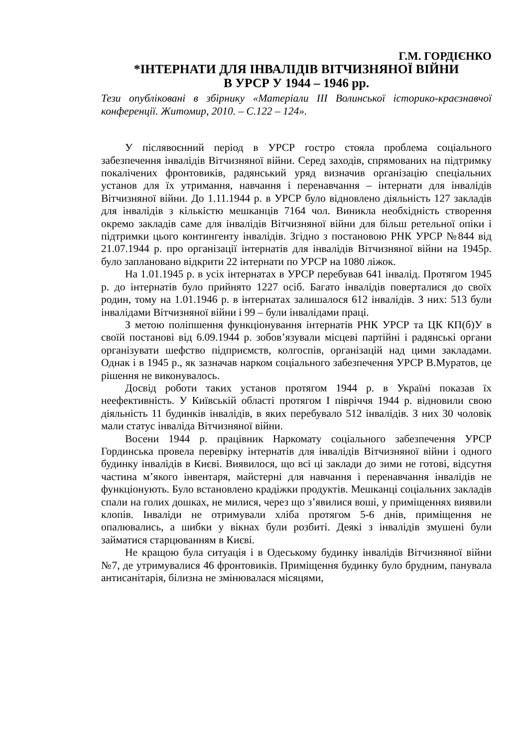Г.М. ГОРДІЄНКО
*ІНТЕРНАТИ ДЛЯ ІНВАЛІДІВ ВІТЧИЗНЯНОЇ ВІЙНИ
В УРСР У 1944 – 1946 рр.
Тези опубліковані в збірнику «Матеріали ІІІ Волинської історико-краєзнавчої конференції. Житомир, 2010. – С.122 – 124».
У післявоєнний період в УРСР гостро стояла проблема соціального забезпечення інвалідів Вітчизняної війни. Серед заходів, спрямованих на підтримку покалічених фронтовиків, радянський уряд визначив організацію спеціальних установ для їх утримання, навчання і перенавчання – інтернати для інвалідів Вітчизняної війни. До 1.11.1944 р. в УРСР було відновлено діяльність 127 закладів для інвалідів з кількістю мешканців 7164 чол. Виникла необхідність створення окремо закладів саме для інвалідів Вітчизняної війни для більш ретельної опіки і підтримки цього контингенту інвалідів. Згідно з постановою РНК УРСР №844 від 21.07.1944 р. про організації інтернатів для інвалідів Вітчизняної війни на 1945р. було заплановано відкрити 22 інтернати по УРСР на 1080 ліжок.
На 1.01.1945 р. в усіх інтернатах в УРСР перебував 641 інвалід. Протягом 1945 р. до інтернатів було прийнято 1227 осіб. Багато інвалідів поверталися до своїх родин, тому на 1.01.1946 р. в інтернатах залишалося 612 інвалідів. З них: 513 були інвалідами Вітчизняної війни і 99 – були інвалідами праці.
З метою поліпшення функціонування інтернатів РНК УРСР та ЦК КП(б)У в своїй постанові від 6.09.1944 р. зобов’язували місцеві партійні і радянські органи організувати шефство підприємств, колгоспів, організацій над цими закладами. Однак і в 1945 р., як зазначав нарком соціального забезпечення УРСР В.Муратов, це рішення не виконувалось.
Досвід роботи таких установ протягом 1944 р. в Україні показав їх неефективність. У Київській області протягом І півріччя 1944 р. відновили свою діяльність 11 будинків інвалідів, в яких перебувало 512 інвалідів. З них 30 чоловік мали статус інваліда Вітчизняної війни.
Восени 1944 р. працівник Наркомату соціального забезпечення УРСР Гординська провела перевірку інтернатів для інвалідів Вітчизняної війни і одного будинку інвалідів в Києві. Виявилося, що всі ці заклади до зими не готові, відсутня частина м’якого інвентаря, майстерні для навчання і перенавчання інвалідів не функціонують. Було встановлено крадіжки продуктів. Мешканці соціальних закладів спали на голих дошках, не милися, через що з’явилися воші, у приміщеннях виявили клопів. Інваліди не отримували хліба протягом 5-6 днів, приміщення не опалювались, а шибки у вікнах були розбиті. Деякі з інвалідів змушені були займатися старцюванням в Києві.
Не кращою була ситуація і в Одеському будинку інвалідів Вітчизняної війни №7, де утримувалися 46 фронтовиків. Приміщення будинку було брудним, панувала антисанітарія, білизна не змінювалася місяцями,